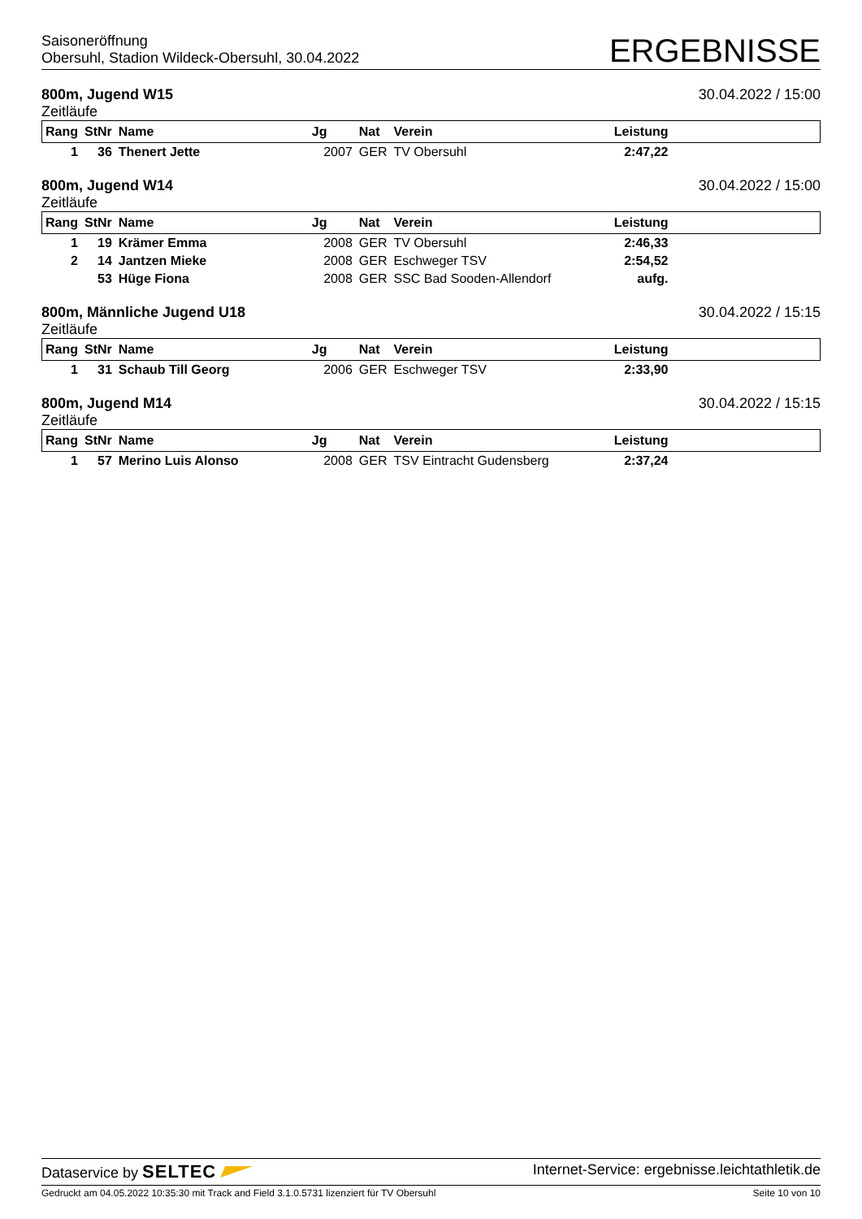Saisoneröffnung
Obersuhl, Stadion Wildeck-Obersuhl, 30.04.2022
ERGEBNISSE
800m, Jugend W15
Zeitläufe
30.04.2022 / 15:00
| Rang | StNr | Name | Jg | Nat | Verein | Leistung | |
| --- | --- | --- | --- | --- | --- | --- | --- |
| 1 | 36 | Thenert Jette | 2007 | GER | TV Obersuhl | 2:47,22 | |
800m, Jugend W14
Zeitläufe
30.04.2022 / 15:00
| Rang | StNr | Name | Jg | Nat | Verein | Leistung | |
| --- | --- | --- | --- | --- | --- | --- | --- |
| 1 | 19 | Krämer Emma | 2008 | GER | TV Obersuhl | 2:46,33 | |
| 2 | 14 | Jantzen Mieke | 2008 | GER | Eschweger TSV | 2:54,52 | |
| | 53 | Hüge Fiona | 2008 | GER | SSC Bad Sooden-Allendorf | aufg. | |
800m, Männliche Jugend U18
Zeitläufe
30.04.2022 / 15:15
| Rang | StNr | Name | Jg | Nat | Verein | Leistung | |
| --- | --- | --- | --- | --- | --- | --- | --- |
| 1 | 31 | Schaub Till Georg | 2006 | GER | Eschweger TSV | 2:33,90 | |
800m, Jugend M14
Zeitläufe
30.04.2022 / 15:15
| Rang | StNr | Name | Jg | Nat | Verein | Leistung | |
| --- | --- | --- | --- | --- | --- | --- | --- |
| 1 | 57 | Merino Luis Alonso | 2008 | GER | TSV Eintracht Gudensberg | 2:37,24 | |
Dataservice by SELTEC
Internet-Service: ergebnisse.leichtathletik.de
Gedruckt am 04.05.2022 10:35:30 mit Track and Field 3.1.0.5731 lizenziert für TV Obersuhl
Seite 10 von 10